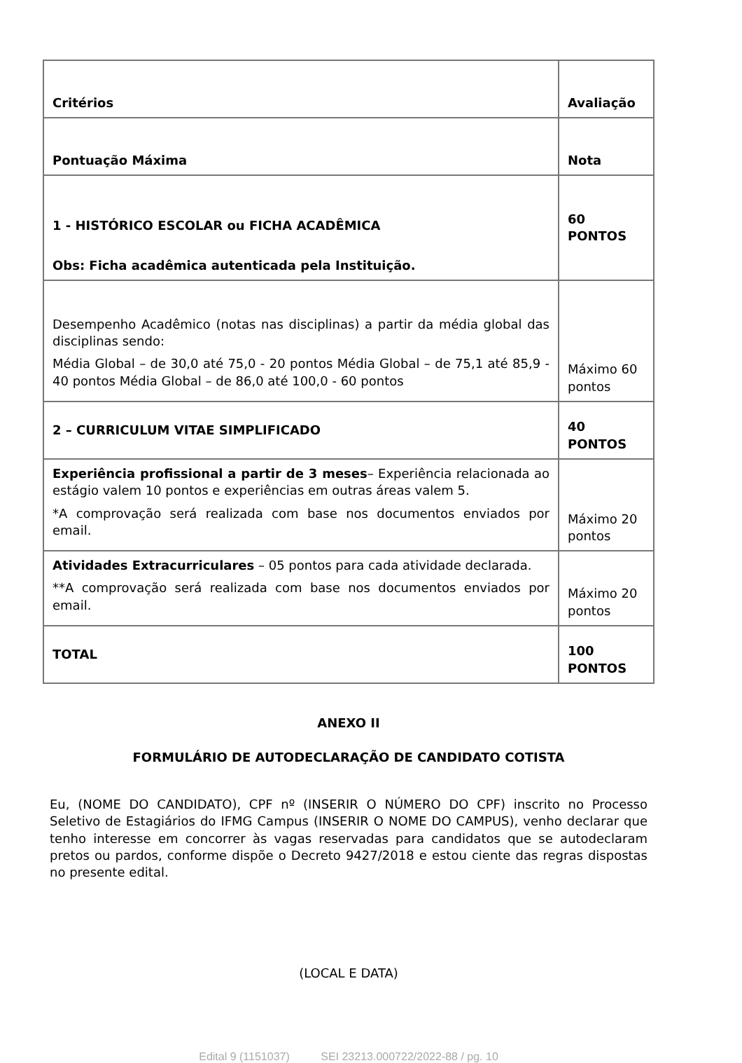| Critérios | Avaliação |
| Pontuação Máxima | Nota |
| 1 - HISTÓRICO ESCOLAR ou FICHA ACADÊMICA Obs: Ficha acadêmica autenticada pela Instituição. | 60 PONTOS |
| Desempenho Acadêmico (notas nas disciplinas) a partir da média global das disciplinas sendo: Média Global – de 30,0 até 75,0 - 20 pontos Média Global – de 75,1 até 85,9 - 40 pontos Média Global – de 86,0 até 100,0 - 60 pontos | Máximo 60 pontos |
| 2 – CURRICULUM VITAE SIMPLIFICADO | 40 PONTOS |
| Experiência profissional a partir de 3 meses – Experiência relacionada ao estágio valem 10 pontos e experiências em outras áreas valem 5. *A comprovação será realizada com base nos documentos enviados por email. | Máximo 20 pontos |
| Atividades Extracurriculares – 05 pontos para cada atividade declarada. **A comprovação será realizada com base nos documentos enviados por email. | Máximo 20 pontos |
| TOTAL | 100 PONTOS |
ANEXO II
FORMULÁRIO DE AUTODECLARAÇÃO DE CANDIDATO COTISTA
Eu, (NOME DO CANDIDATO), CPF nº (INSERIR O NÚMERO DO CPF) inscrito no Processo Seletivo de Estagiários do IFMG Campus (INSERIR O NOME DO CAMPUS), venho declarar que tenho interesse em concorrer às vagas reservadas para candidatos que se autodeclaram pretos ou pardos, conforme dispõe o Decreto 9427/2018 e estou ciente das regras dispostas no presente edital.
(LOCAL E DATA)
Edital 9 (1151037) SEI 23213.000722/2022-88 / pg. 10